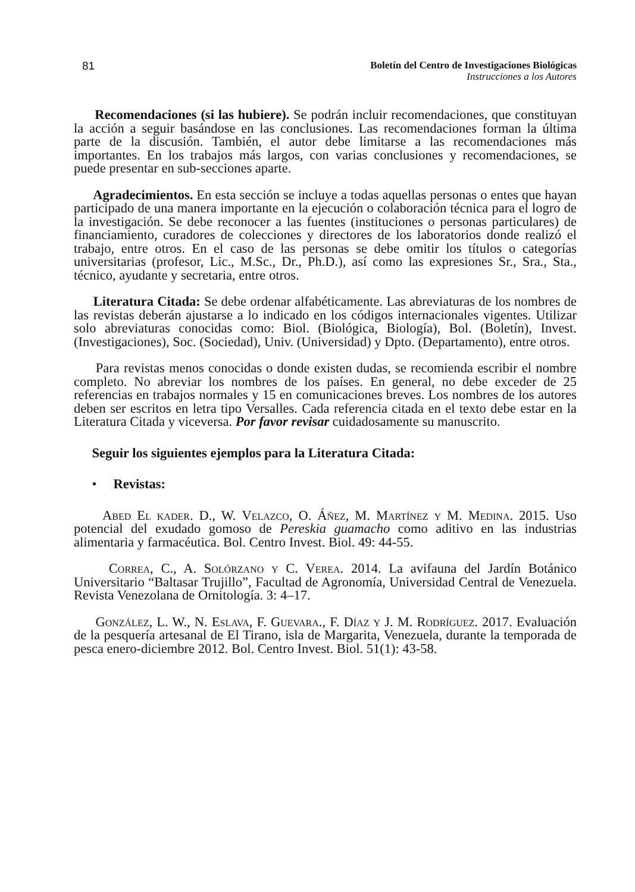81
Boletín del Centro de Investigaciones Biológicas
Instrucciones a los Autores
Recomendaciones (si las hubiere). Se podrán incluir recomendaciones, que constituyan la acción a seguir basándose en las conclusiones. Las recomendaciones forman la última parte de la discusión. También, el autor debe limitarse a las recomendaciones más importantes. En los trabajos más largos, con varias conclusiones y recomendaciones, se puede presentar en sub-secciones aparte.
Agradecimientos. En esta sección se incluye a todas aquellas personas o entes que hayan participado de una manera importante en la ejecución o colaboración técnica para el logro de la investigación. Se debe reconocer a las fuentes (instituciones o personas particulares) de financiamiento, curadores de colecciones y directores de los laboratorios donde realizó el trabajo, entre otros. En el caso de las personas se debe omitir los títulos o categorías universitarias (profesor, Lic., M.Sc., Dr., Ph.D.), así como las expresiones Sr., Sra., Sta., técnico, ayudante y secretaria, entre otros.
Literatura Citada: Se debe ordenar alfabéticamente. Las abreviaturas de los nombres de las revistas deberán ajustarse a lo indicado en los códigos internacionales vigentes. Utilizar solo abreviaturas conocidas como: Biol. (Biológica, Biología), Bol. (Boletín), Invest. (Investigaciones), Soc. (Sociedad), Univ. (Universidad) y Dpto. (Departamento), entre otros.
Para revistas menos conocidas o donde existen dudas, se recomienda escribir el nombre completo. No abreviar los nombres de los países. En general, no debe exceder de 25 referencias en trabajos normales y 15 en comunicaciones breves. Los nombres de los autores deben ser escritos en letra tipo Versalles. Cada referencia citada en el texto debe estar en la Literatura Citada y viceversa. Por favor revisar cuidadosamente su manuscrito.
Seguir los siguientes ejemplos para la Literatura Citada:
• Revistas:
Abed El kader. D., W. Velazco, O. Áñez, M. Martínez y M. Medina. 2015. Uso potencial del exudado gomoso de Pereskia guamacho como aditivo en las industrias alimentaria y farmacéutica. Bol. Centro Invest. Biol. 49: 44-55.
Correa, C., A. Solórzano y C. Verea. 2014. La avifauna del Jardín Botánico Universitario “Baltasar Trujillo”, Facultad de Agronomía, Universidad Central de Venezuela. Revista Venezolana de Ornitología. 3: 4–17.
González, L. W., N. Eslava, F. Guevara., F. Díaz y J. M. Rodríguez. 2017. Evaluación de la pesquería artesanal de El Tirano, isla de Margarita, Venezuela, durante la temporada de pesca enero-diciembre 2012. Bol. Centro Invest. Biol. 51(1): 43-58.